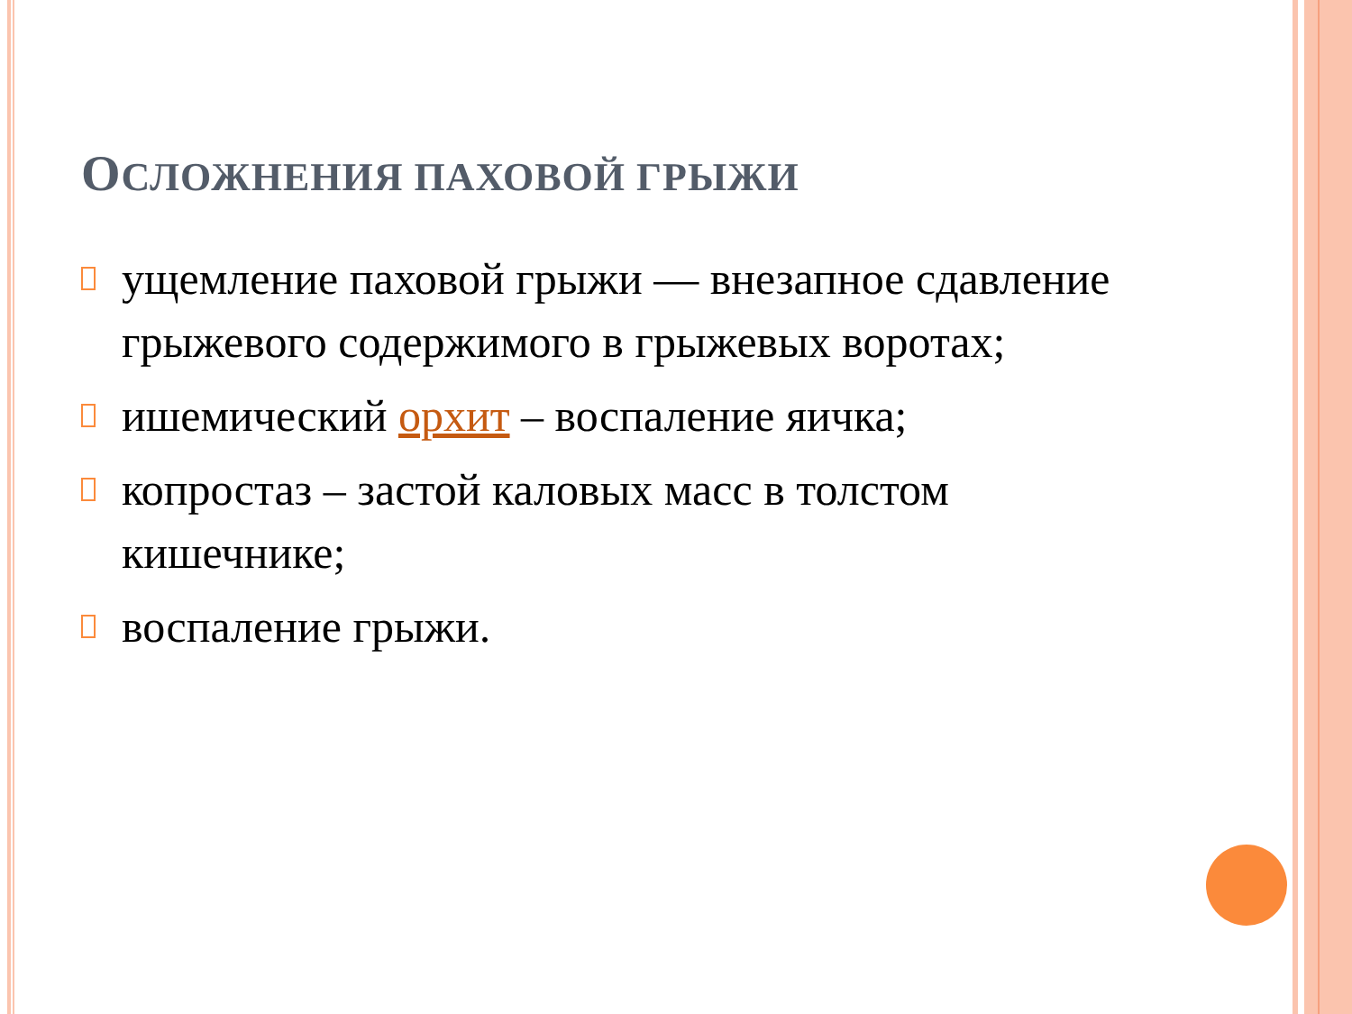ОСЛОЖНЕНИЯ ПАХОВОЙ ГРЫЖИ
ущемление паховой грыжи — внезапное сдавление грыжевого содержимого в грыжевых воротах;
ишемический орхит – воспаление яичка;
копростаз – застой каловых масс в толстом кишечнике;
воспаление грыжи.